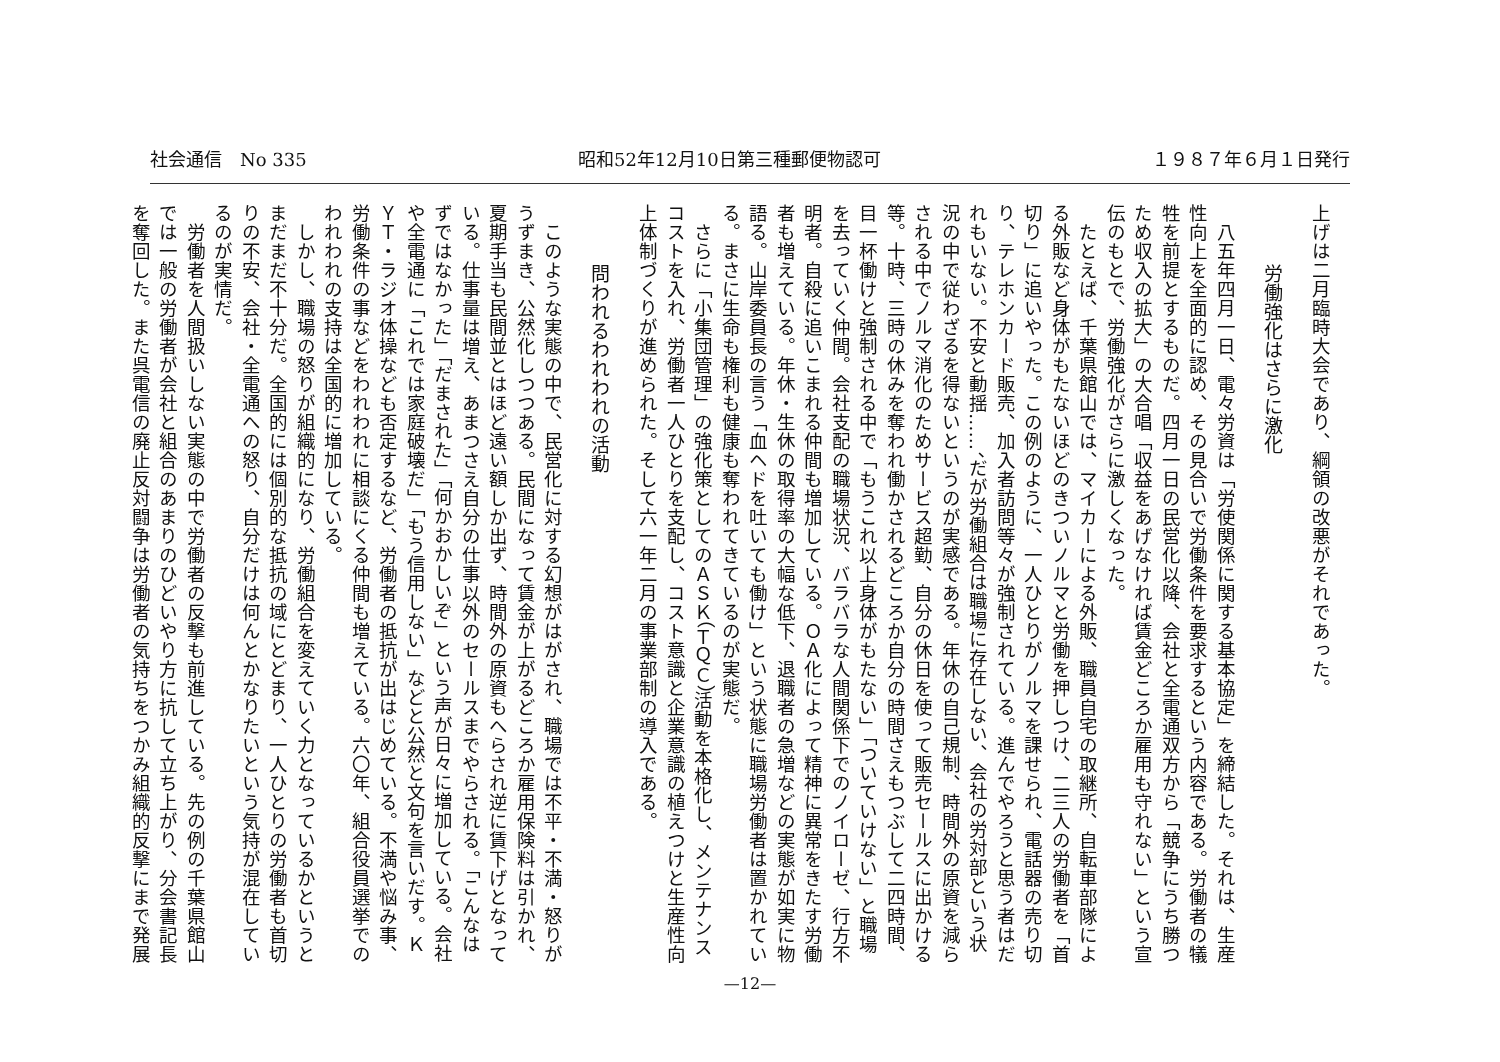社会通信　No 335 昭和52年12月10日第三種郵便物認可 １９８７年６月１日発行
上げは二月臨時大会であり、綱領の改悪がそれであった。
労働強化はさらに激化
八五年四月一日、電々労資は「労使関係に関する基本協定」を締結した。それは、生産性向上を全面的に認め、その見合いで労働条件を要求するという内容である。労働者の犠牲を前提とするものだ。四月一日の民営化以降、会社と全電通双方から「競争にうち勝つため収入の拡大」の大合唱「収益をあげなければ賃金どころか雇用も守れない」という宣伝のもとで、労働強化がさらに激しくなった。
たとえば、千葉県館山では、マイカーによる外販、職員自宅の取継所、自転車部隊による外販など身体がもたないほどのきついノルマと労働を押しつけ、二三人の労働者を「首切り」に追いやった。この例のように、一人ひとりがノルマを課せられ、電話器の売り切り、テレホンカード販売、加入者訪問等々が強制されている。進んでやろうと思う者はだれもいない。不安と動揺……、だが労働組合は職場に存在しない、会社の労対部という状況の中で従わざるを得ないというのが実感である。年休の自己規制、時間外の原資を減らされる中でノルマ消化のためサービス超勤、自分の休日を使って販売セールスに出かける等。十時、三時の休みを奪われ働かされるどころか自分の時間さえもつぶして二四時間、目一杯働けと強制される中で「もうこれ以上身体がもたない」「ついていけない」と職場を去っていく仲間。会社支配の職場状況、バラバラな人間関係下でのノイローゼ、行方不明者。自殺に追いこまれる仲間も増加している。ＯＡ化によって精神に異常をきたす労働者も増えている。年休・生休の取得率の大幅な低下、退職者の急増などの実態が如実に物語る。山岸委員長の言う「血ヘドを吐いても働け」という状態に職場労働者は置かれている。まさに生命も権利も健康も奪われてきているのが実態だ。
さらに「小集団管理」の強化策としてのＡＳＫ（ＴＱＣ）活動を本格化し、メンテナンスコストを入れ、労働者一人ひとりを支配し、コスト意識と企業意識の植えつけと生産性向上体制づくりが進められた。そして六一年二月の事業部制の導入である。
問われるわれわれの活動
このような実態の中で、民営化に対する幻想がはがされ、職場では不平・不満・怒りがうずまき、公然化しつつある。民間になって賃金が上がるどころか雇用保険料は引かれ、夏期手当も民間並とはほど遠い額しか出ず、時間外の原資もへらされ逆に賃下げとなっている。仕事量は増え、あまつさえ自分の仕事以外のセールスまでやらされる。「こんなはずではなかった」「だまされた」「何かおかしいぞ」という声が日々に増加している。会社や全電通に「これでは家庭破壊だ」「もう信用しない」などと公然と文句を言いだす。ＫＹＴ・ラジオ体操なども否定するなど、労働者の抵抗が出はじめている。不満や悩み事、労働条件の事などをわれわれに相談にくる仲間も増えている。六〇年、組合役員選挙でのわれわれの支持は全国的に増加している。
しかし、職場の怒りが組織的になり、労働組合を変えていく力となっているかというとまだまだ不十分だ。全国的には個別的な抵抗の域にとどまり、一人ひとりの労働者も首切りの不安、会社・全電通への怒り、自分だけは何んとかなりたいという気持が混在しているのが実情だ。
労働者を人間扱いしない実態の中で労働者の反撃も前進している。先の例の千葉県館山では一般の労働者が会社と組合のあまりのひどいやり方に抗して立ち上がり、分会書記長を奪回した。また呉電信の廃止反対闘争は労働者の気持ちをつかみ組織的反撃にまで発展
—12—